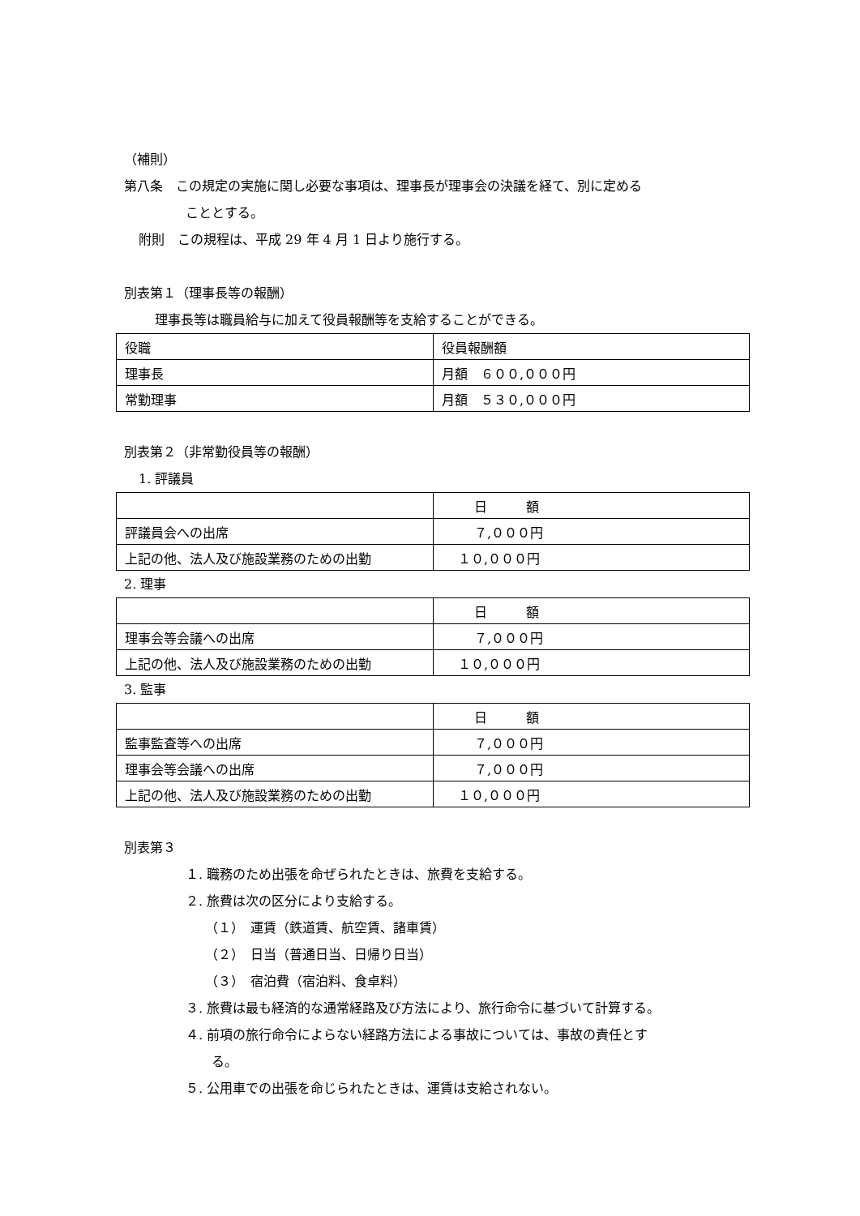（補則）
第八条　この規定の実施に関し必要な事項は、理事長が理事会の決議を経て、別に定める
こととする。
附則　この規程は、平成 29 年 4 月 1 日より施行する。
別表第１（理事長等の報酬）
理事長等は職員給与に加えて役員報酬等を支給することができる。
| 役職 | 役員報酬額 |
| 理事長 | 月額 ６００,０００円 |
| 常勤理事 | 月額 ５３０,０００円 |
別表第２（非常勤役員等の報酬）
1. 評議員
| | 日 額 |
| 評議員会への出席 | ７,０００円 |
| 上記の他、法人及び施設業務のための出勤 | １０,０００円 |
2. 理事
| | 日 額 |
| 理事会等会議への出席 | ７,０００円 |
| 上記の他、法人及び施設業務のための出勤 | １０,０００円 |
3. 監事
| | 日 額 |
| 監事監査等への出席 | ７,０００円 |
| 理事会等会議への出席 | ７,０００円 |
| 上記の他、法人及び施設業務のための出勤 | １０,０００円 |
別表第３
１. 職務のため出張を命ぜられたときは、旅費を支給する。
２. 旅費は次の区分により支給する。
（１）　運賃（鉄道賃、航空賃、諸車賃）
（２）　日当（普通日当、日帰り日当）
（３）　宿泊費（宿泊料、食卓料）
３. 旅費は最も経済的な通常経路及び方法により、旅行命令に基づいて計算する。
４. 前項の旅行命令によらない経路方法による事故については、事故の責任とす
る。
５. 公用車での出張を命じられたときは、運賃は支給されない。